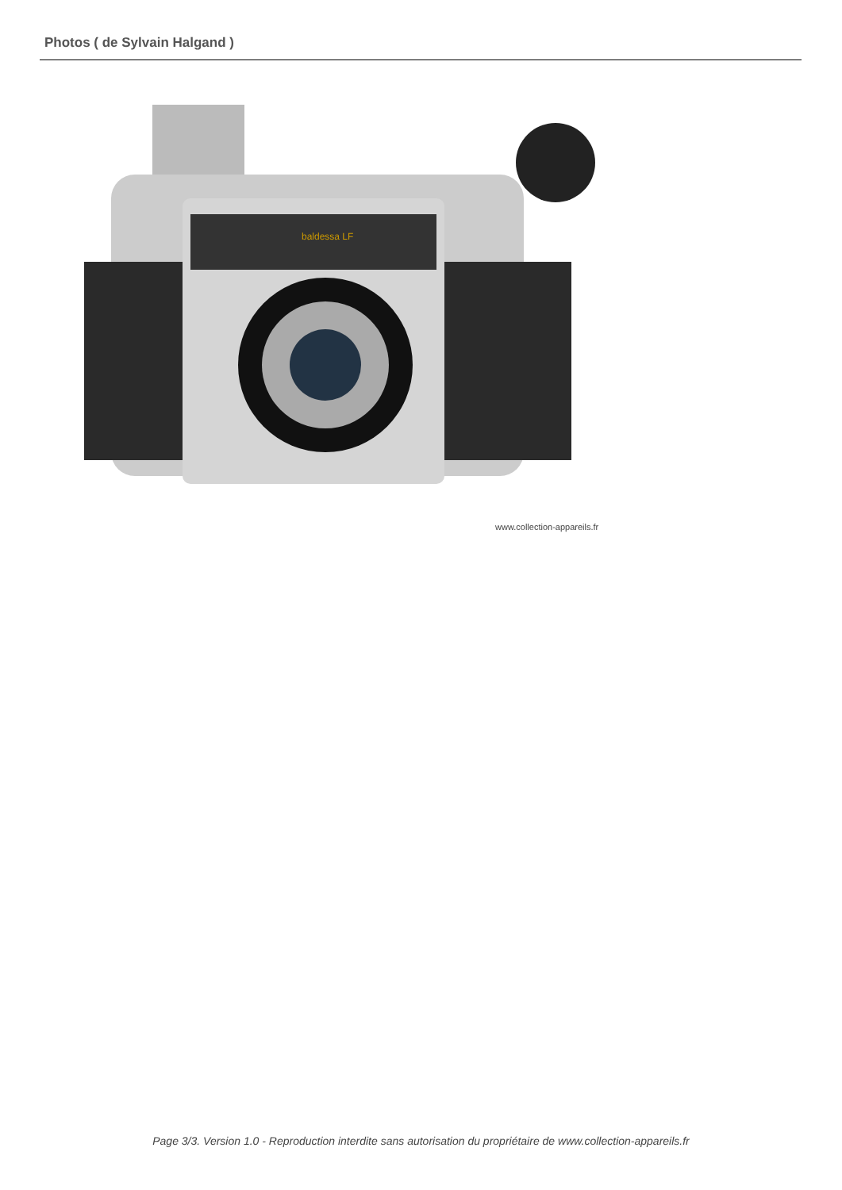Photos ( de Sylvain Halgand )
baldessa LF
www.collection-appareils.fr
Page 3/3. Version 1.0 - Reproduction interdite sans autorisation du propriétaire de www.collection-appareils.fr